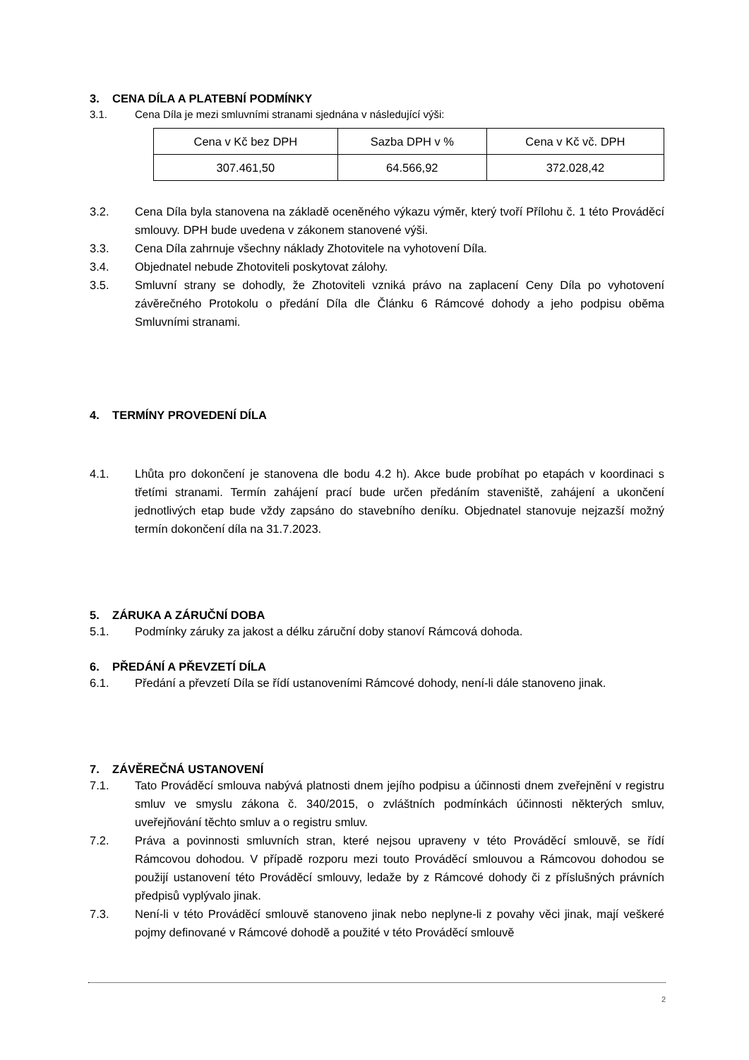3. CENA DÍLA A PLATEBNÍ PODMÍNKY
3.1. Cena Díla je mezi smluvními stranami sjednána v následující výši:
| Cena v Kč bez DPH | Sazba DPH v % | Cena v Kč vč. DPH |
| 307.461,50 | 64.566,92 | 372.028,42 |
3.2. Cena Díla byla stanovena na základě oceněného výkazu výměr, který tvoří Přílohu č. 1 této Prováděcí smlouvy. DPH bude uvedena v zákonem stanovené výši.
3.3. Cena Díla zahrnuje všechny náklady Zhotovitele na vyhotovení Díla.
3.4. Objednatel nebude Zhotoviteli poskytovat zálohy.
3.5. Smluvní strany se dohodly, že Zhotoviteli vzniká právo na zaplacení Ceny Díla po vyhotovení závěrečného Protokolu o předání Díla dle Článku 6 Rámcové dohody a jeho podpisu oběma Smluvními stranami.
4. TERMÍNY PROVEDENÍ DÍLA
4.1. Lhůta pro dokončení je stanovena dle bodu 4.2 h). Akce bude probíhat po etapách v koordinaci s třetími stranami. Termín zahájení prací bude určen předáním staveniště, zahájení a ukončení jednotlivých etap bude vždy zapsáno do stavebního deníku. Objednatel stanovuje nejzazší možný termín dokončení díla na 31.7.2023.
5. ZÁRUKA A ZÁRUČNÍ DOBA
5.1. Podmínky záruky za jakost a délku záruční doby stanoví Rámcová dohoda.
6. PŘEDÁNÍ A PŘEVZETÍ DÍLA
6.1. Předání a převzetí Díla se řídí ustanoveními Rámcové dohody, není-li dále stanoveno jinak.
7. ZÁVĚREČNÁ USTANOVENÍ
7.1. Tato Prováděcí smlouva nabývá platnosti dnem jejího podpisu a účinnosti dnem zveřejnění v registru smluv ve smyslu zákona č. 340/2015, o zvláštních podmínkách účinnosti některých smluv, uveřejňování těchto smluv a o registru smluv.
7.2. Práva a povinnosti smluvních stran, které nejsou upraveny v této Prováděcí smlouvě, se řídí Rámcovou dohodou. V případě rozporu mezi touto Prováděcí smlouvou a Rámcovou dohodou se použijí ustanovení této Prováděcí smlouvy, ledaže by z Rámcové dohody či z příslušných právních předpisů vyplývalo jinak.
7.3. Není-li v této Prováděcí smlouvě stanoveno jinak nebo neplyne-li z povahy věci jinak, mají veškeré pojmy definované v Rámcové dohodě a použité v této Prováděcí smlouvě
2